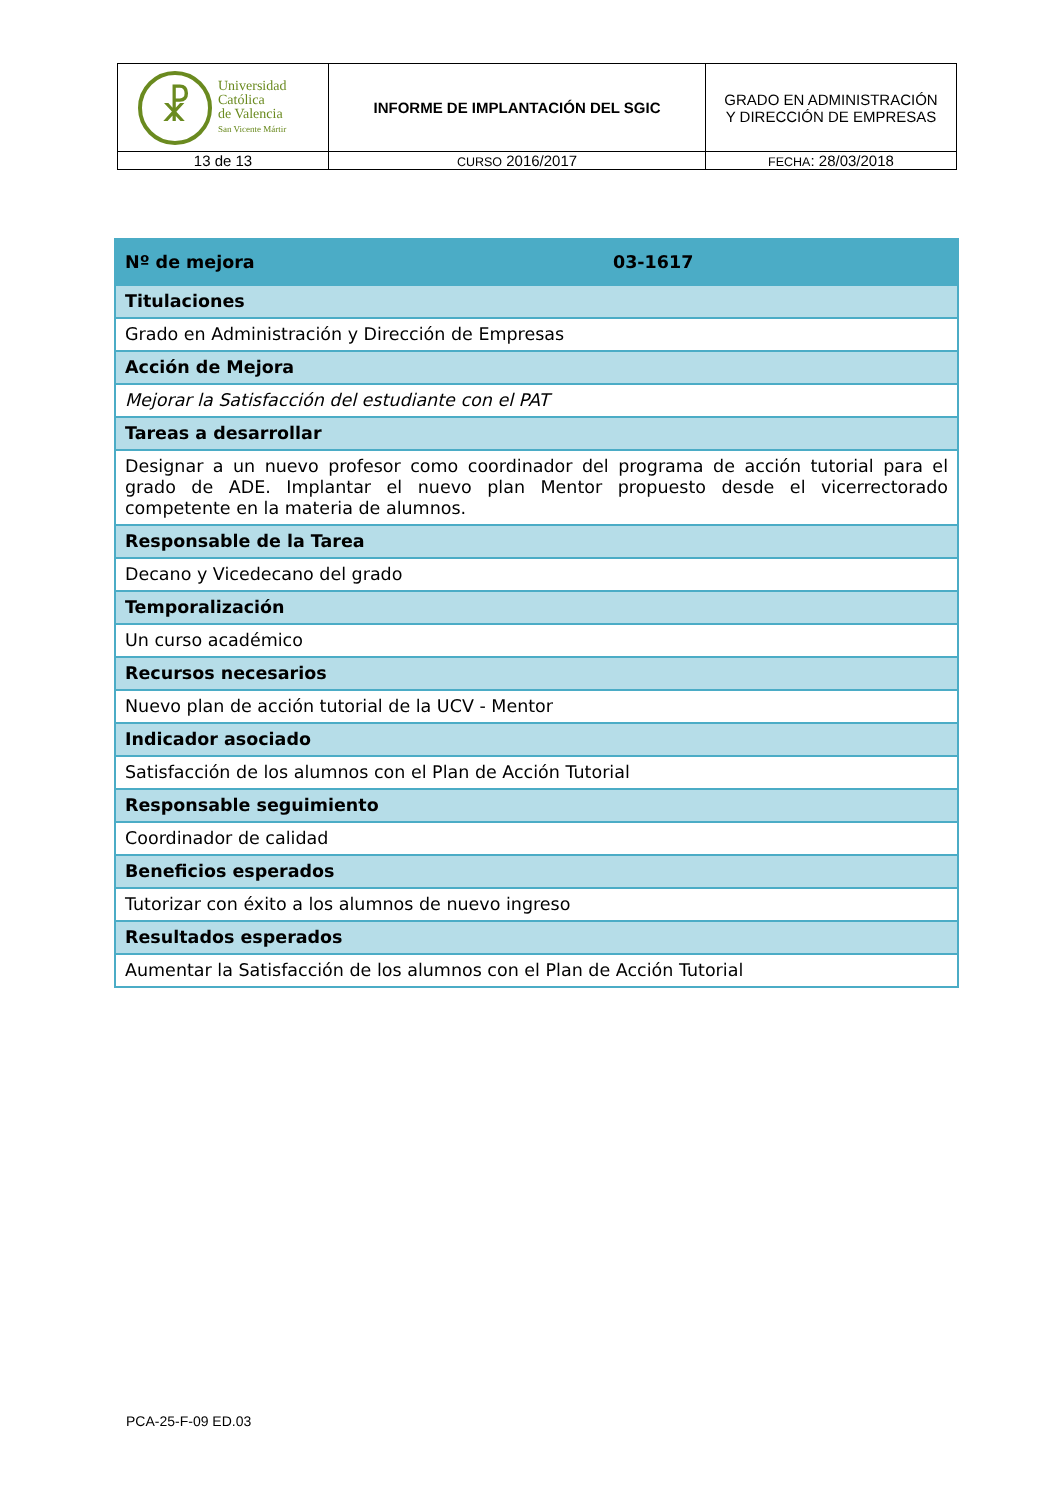| ☧ Universidad Católica de Valencia San Vicente Mártir | INFORME DE IMPLANTACIÓN DEL SGIC | GRADO EN ADMINISTRACIÓN Y DIRECCIÓN DE EMPRESAS |
| 13 de 13 | CURSO 2016/2017 | FECHA : 28/03/2018 |
| Nº de mejora | 03-1617 |
| Titulaciones | |
| Grado en Administración y Dirección de Empresas | |
| Acción de Mejora | |
| Mejorar la Satisfacción del estudiante con el PAT | |
| Tareas a desarrollar | |
| Designar a un nuevo profesor como coordinador del programa de acción tutorial para el grado de ADE. Implantar el nuevo plan Mentor propuesto desde el vicerrectorado competente en la materia de alumnos. | |
| Responsable de la Tarea | |
| Decano y Vicedecano del grado | |
| Temporalización | |
| Un curso académico | |
| Recursos necesarios | |
| Nuevo plan de acción tutorial de la UCV - Mentor | |
| Indicador asociado | |
| Satisfacción de los alumnos con el Plan de Acción Tutorial | |
| Responsable seguimiento | |
| Coordinador de calidad | |
| Beneficios esperados | |
| Tutorizar con éxito a los alumnos de nuevo ingreso | |
| Resultados esperados | |
| Aumentar la Satisfacción de los alumnos con el Plan de Acción Tutorial | |
PCA-25-F-09 ED.03